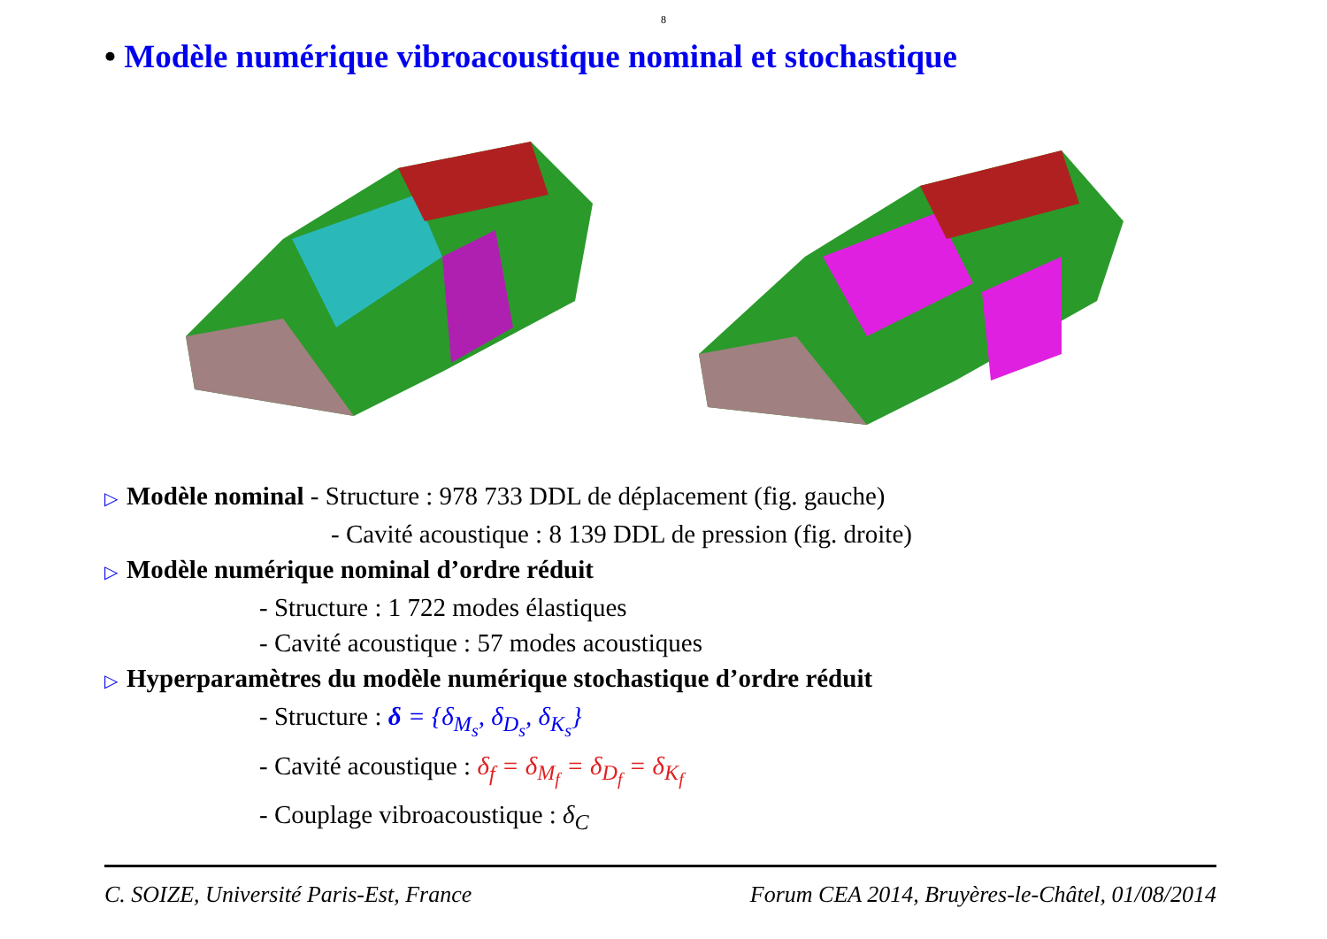8
• Modèle numérique vibroacoustique nominal et stochastique
▷ Modèle nominal - Structure : 978 733 DDL de déplacement (fig. gauche)
- Cavité acoustique : 8 139 DDL de pression (fig. droite)
▷ Modèle numérique nominal d’ordre réduit
- Structure : 1 722 modes élastiques
- Cavité acoustique : 57 modes acoustiques
▷ Hyperparamètres du modèle numérique stochastique d’ordre réduit
- Structure : δ = {δ<sub>M<sub>s</sub></sub>, δ<sub>D<sub>s</sub></sub>, δ<sub>K<sub>s</sub></sub>}
- Cavité acoustique : δ<sub>f</sub> = δ<sub>M<sub>f</sub></sub> = δ<sub>D<sub>f</sub></sub> = δ<sub>K<sub>f</sub></sub>
- Couplage vibroacoustique : δ<sub>C</sub>
C. SOIZE, Université Paris-Est, France Forum CEA 2014, Bruyères-le-Châtel, 01/08/2014